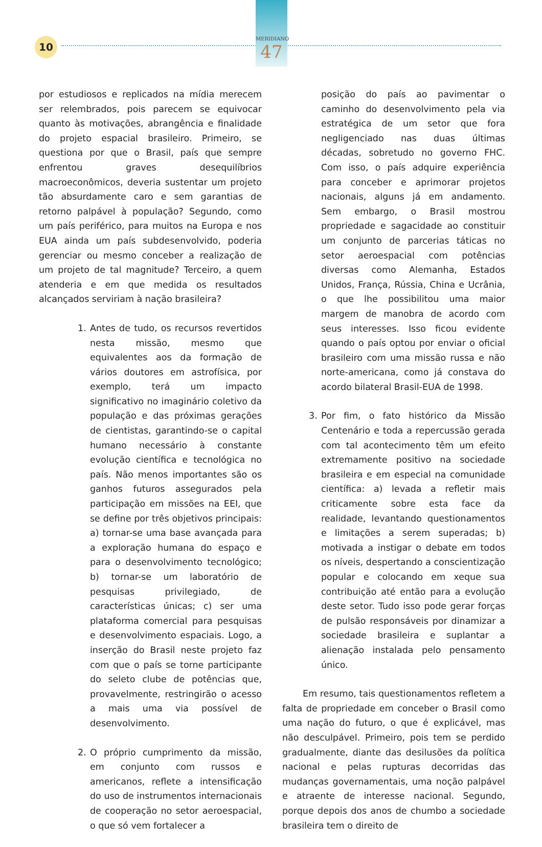10
MERIDIANO
47
por estudiosos e replicados na mídia merecem ser relembrados, pois parecem se equivocar quanto às motivações, abrangência e finalidade do projeto espacial brasileiro. Primeiro, se questiona por que o Brasil, país que sempre enfrentou graves desequilíbrios macroeconômicos, deveria sustentar um projeto tão absurdamente caro e sem garantias de retorno palpável à população? Segundo, como um país periférico, para muitos na Europa e nos EUA ainda um país subdesenvolvido, poderia gerenciar ou mesmo conceber a realização de um projeto de tal magnitude? Terceiro, a quem atenderia e em que medida os resultados alcançados serviriam à nação brasileira?
1. Antes de tudo, os recursos revertidos nesta missão, mesmo que equivalentes aos da formação de vários doutores em astrofísica, por exemplo, terá um impacto significativo no imaginário coletivo da população e das próximas gerações de cientistas, garantindo-se o capital humano necessário à constante evolução científica e tecnológica no país. Não menos importantes são os ganhos futuros assegurados pela participação em missões na EEI, que se define por três objetivos principais: a) tornar-se uma base avançada para a exploração humana do espaço e para o desenvolvimento tecnológico; b) tornar-se um laboratório de pesquisas privilegiado, de características únicas; c) ser uma plataforma comercial para pesquisas e desenvolvimento espaciais. Logo, a inserção do Brasil neste projeto faz com que o país se torne participante do seleto clube de potências que, provavelmente, restringirão o acesso a mais uma via possível de desenvolvimento.
2. O próprio cumprimento da missão, em conjunto com russos e americanos, reflete a intensificação do uso de instrumentos internacionais de cooperação no setor aeroespacial, o que só vem fortalecer a
posição do país ao pavimentar o caminho do desenvolvimento pela via estratégica de um setor que fora negligenciado nas duas últimas décadas, sobretudo no governo FHC. Com isso, o país adquire experiência para conceber e aprimorar projetos nacionais, alguns já em andamento. Sem embargo, o Brasil mostrou propriedade e sagacidade ao constituir um conjunto de parcerias táticas no setor aeroespacial com potências diversas como Alemanha, Estados Unidos, França, Rússia, China e Ucrânia, o que lhe possibilitou uma maior margem de manobra de acordo com seus interesses. Isso ficou evidente quando o país optou por enviar o oficial brasileiro com uma missão russa e não norte-americana, como já constava do acordo bilateral Brasil-EUA de 1998.
3. Por fim, o fato histórico da Missão Centenário e toda a repercussão gerada com tal acontecimento têm um efeito extremamente positivo na sociedade brasileira e em especial na comunidade científica: a) levada a refletir mais criticamente sobre esta face da realidade, levantando questionamentos e limitações a serem superadas; b) motivada a instigar o debate em todos os níveis, despertando a conscientização popular e colocando em xeque sua contribuição até então para a evolução deste setor. Tudo isso pode gerar forças de pulsão responsáveis por dinamizar a sociedade brasileira e suplantar a alienação instalada pelo pensamento único.
Em resumo, tais questionamentos refletem a falta de propriedade em conceber o Brasil como uma nação do futuro, o que é explicável, mas não desculpável. Primeiro, pois tem se perdido gradualmente, diante das desilusões da política nacional e pelas rupturas decorridas das mudanças governamentais, uma noção palpável e atraente de interesse nacional. Segundo, porque depois dos anos de chumbo a sociedade brasileira tem o direito de